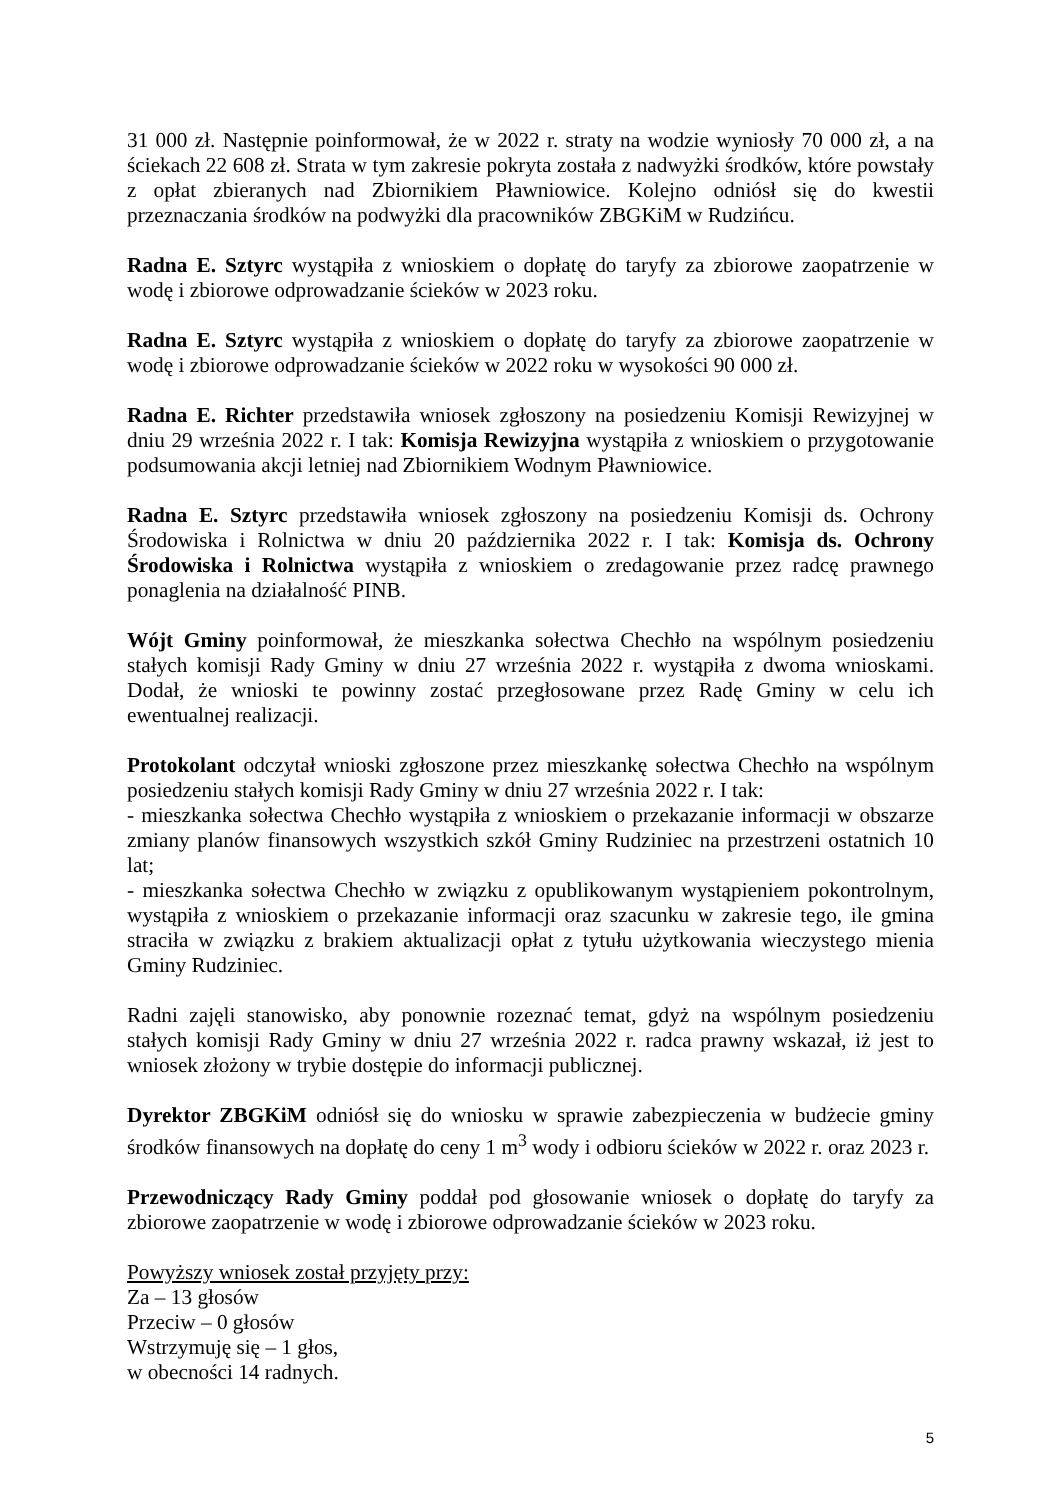31 000 zł. Następnie poinformował, że w 2022 r. straty na wodzie wyniosły 70 000 zł, a na ściekach 22 608 zł. Strata w tym zakresie pokryta została z nadwyżki środków, które powstały z opłat zbieranych nad Zbiornikiem Pławniowice. Kolejno odniósł się do kwestii przeznaczania środków na podwyżki dla pracowników ZBGKiM w Rudzińcu.
Radna E. Sztyrc wystąpiła z wnioskiem o dopłatę do taryfy za zbiorowe zaopatrzenie w wodę i zbiorowe odprowadzanie ścieków w 2023 roku.
Radna E. Sztyrc wystąpiła z wnioskiem o dopłatę do taryfy za zbiorowe zaopatrzenie w wodę i zbiorowe odprowadzanie ścieków w 2022 roku w wysokości 90 000 zł.
Radna E. Richter przedstawiła wniosek zgłoszony na posiedzeniu Komisji Rewizyjnej w dniu 29 września 2022 r. I tak: Komisja Rewizyjna wystąpiła z wnioskiem o przygotowanie podsumowania akcji letniej nad Zbiornikiem Wodnym Pławniowice.
Radna E. Sztyrc przedstawiła wniosek zgłoszony na posiedzeniu Komisji ds. Ochrony Środowiska i Rolnictwa w dniu 20 października 2022 r. I tak: Komisja ds. Ochrony Środowiska i Rolnictwa wystąpiła z wnioskiem o zredagowanie przez radcę prawnego ponaglenia na działalność PINB.
Wójt Gminy poinformował, że mieszkanka sołectwa Chechło na wspólnym posiedzeniu stałych komisji Rady Gminy w dniu 27 września 2022 r. wystąpiła z dwoma wnioskami. Dodał, że wnioski te powinny zostać przegłosowane przez Radę Gminy w celu ich ewentualnej realizacji.
Protokolant odczytał wnioski zgłoszone przez mieszkankę sołectwa Chechło na wspólnym posiedzeniu stałych komisji Rady Gminy w dniu 27 września 2022 r. I tak:
- mieszkanka sołectwa Chechło wystąpiła z wnioskiem o przekazanie informacji w obszarze zmiany planów finansowych wszystkich szkół Gminy Rudziniec na przestrzeni ostatnich 10 lat;
- mieszkanka sołectwa Chechło w związku z opublikowanym wystąpieniem pokontrolnym, wystąpiła z wnioskiem o przekazanie informacji oraz szacunku w zakresie tego, ile gmina straciła w związku z brakiem aktualizacji opłat z tytułu użytkowania wieczystego mienia Gminy Rudziniec.
Radni zajęli stanowisko, aby ponownie rozeznać temat, gdyż na wspólnym posiedzeniu stałych komisji Rady Gminy w dniu 27 września 2022 r. radca prawny wskazał, iż jest to wniosek złożony w trybie dostępie do informacji publicznej.
Dyrektor ZBGKiM odniósł się do wniosku w sprawie zabezpieczenia w budżecie gminy środków finansowych na dopłatę do ceny 1 m<sup>3</sup> wody i odbioru ścieków w 2022 r. oraz 2023 r.
Przewodniczący Rady Gminy poddał pod głosowanie wniosek o dopłatę do taryfy za zbiorowe zaopatrzenie w wodę i zbiorowe odprowadzanie ścieków w 2023 roku.
Powyższy wniosek został przyjęty przy:
Za – 13 głosów
Przeciw – 0 głosów
Wstrzymuję się – 1 głos,
w obecności 14 radnych.
5